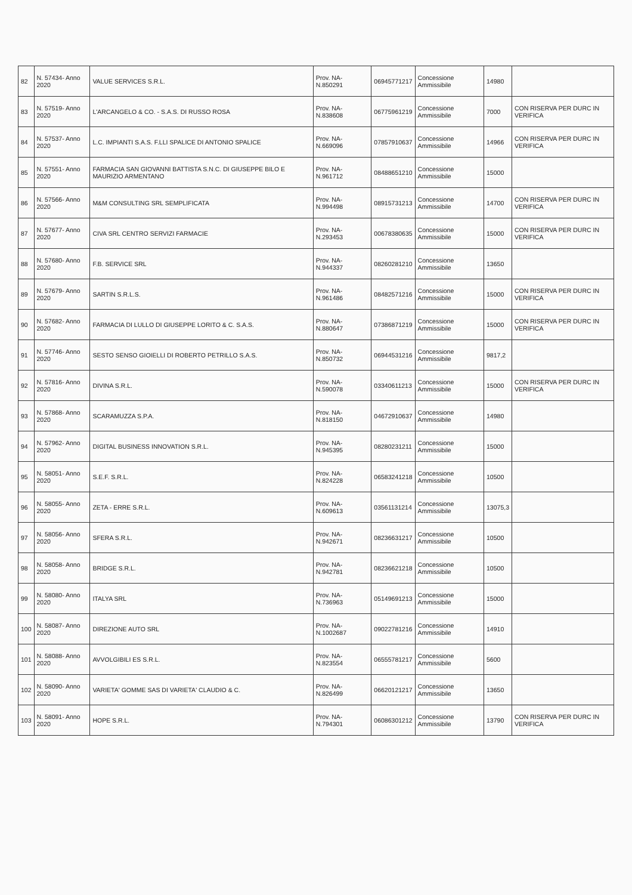| 82 | N. 57434- Anno 2020 | VALUE SERVICES S.R.L. | Prov. NA- N.850291 | 06945771217 | Concessione Ammissibile | 14980 | |
| 83 | N. 57519- Anno 2020 | L'ARCANGELO & CO. - S.A.S. DI RUSSO ROSA | Prov. NA- N.838608 | 06775961219 | Concessione Ammissibile | 7000 | CON RISERVA PER DURC IN VERIFICA |
| 84 | N. 57537- Anno 2020 | L.C. IMPIANTI S.A.S. F.LLI SPALICE DI ANTONIO SPALICE | Prov. NA- N.669096 | 07857910637 | Concessione Ammissibile | 14966 | CON RISERVA PER DURC IN VERIFICA |
| 85 | N. 57551- Anno 2020 | FARMACIA SAN GIOVANNI BATTISTA S.N.C. DI GIUSEPPE BILO E MAURIZIO ARMENTANO | Prov. NA- N.961712 | 08488651210 | Concessione Ammissibile | 15000 | |
| 86 | N. 57566- Anno 2020 | M&M CONSULTING SRL SEMPLIFICATA | Prov. NA- N.994498 | 08915731213 | Concessione Ammissibile | 14700 | CON RISERVA PER DURC IN VERIFICA |
| 87 | N. 57677- Anno 2020 | CIVA SRL CENTRO SERVIZI FARMACIE | Prov. NA- N.293453 | 00678380635 | Concessione Ammissibile | 15000 | CON RISERVA PER DURC IN VERIFICA |
| 88 | N. 57680- Anno 2020 | F.B. SERVICE SRL | Prov. NA- N.944337 | 08260281210 | Concessione Ammissibile | 13650 | |
| 89 | N. 57679- Anno 2020 | SARTIN S.R.L.S. | Prov. NA- N.961486 | 08482571216 | Concessione Ammissibile | 15000 | CON RISERVA PER DURC IN VERIFICA |
| 90 | N. 57682- Anno 2020 | FARMACIA DI LULLO DI GIUSEPPE LORITO & C. S.A.S. | Prov. NA- N.880647 | 07386871219 | Concessione Ammissibile | 15000 | CON RISERVA PER DURC IN VERIFICA |
| 91 | N. 57746- Anno 2020 | SESTO SENSO GIOIELLI DI ROBERTO PETRILLO S.A.S. | Prov. NA- N.850732 | 06944531216 | Concessione Ammissibile | 9817,2 | |
| 92 | N. 57816- Anno 2020 | DIVINA S.R.L. | Prov. NA- N.590078 | 03340611213 | Concessione Ammissibile | 15000 | CON RISERVA PER DURC IN VERIFICA |
| 93 | N. 57868- Anno 2020 | SCARAMUZZA S.P.A. | Prov. NA- N.818150 | 04672910637 | Concessione Ammissibile | 14980 | |
| 94 | N. 57962- Anno 2020 | DIGITAL BUSINESS INNOVATION S.R.L. | Prov. NA- N.945395 | 08280231211 | Concessione Ammissibile | 15000 | |
| 95 | N. 58051- Anno 2020 | S.E.F. S.R.L. | Prov. NA- N.824228 | 06583241218 | Concessione Ammissibile | 10500 | |
| 96 | N. 58055- Anno 2020 | ZETA - ERRE S.R.L. | Prov. NA- N.609613 | 03561131214 | Concessione Ammissibile | 13075,3 | |
| 97 | N. 58056- Anno 2020 | SFERA S.R.L. | Prov. NA- N.942671 | 08236631217 | Concessione Ammissibile | 10500 | |
| 98 | N. 58058- Anno 2020 | BRIDGE S.R.L. | Prov. NA- N.942781 | 08236621218 | Concessione Ammissibile | 10500 | |
| 99 | N. 58080- Anno 2020 | ITALYA SRL | Prov. NA- N.736963 | 05149691213 | Concessione Ammissibile | 15000 | |
| 100 | N. 58087- Anno 2020 | DIREZIONE AUTO SRL | Prov. NA- N.1002687 | 09022781216 | Concessione Ammissibile | 14910 | |
| 101 | N. 58088- Anno 2020 | AVVOLGIBILI ES S.R.L. | Prov. NA- N.823554 | 06555781217 | Concessione Ammissibile | 5600 | |
| 102 | N. 58090- Anno 2020 | VARIETA' GOMME SAS DI VARIETA' CLAUDIO & C. | Prov. NA- N.826499 | 06620121217 | Concessione Ammissibile | 13650 | |
| 103 | N. 58091- Anno 2020 | HOPE S.R.L. | Prov. NA- N.794301 | 06086301212 | Concessione Ammissibile | 13790 | CON RISERVA PER DURC IN VERIFICA |